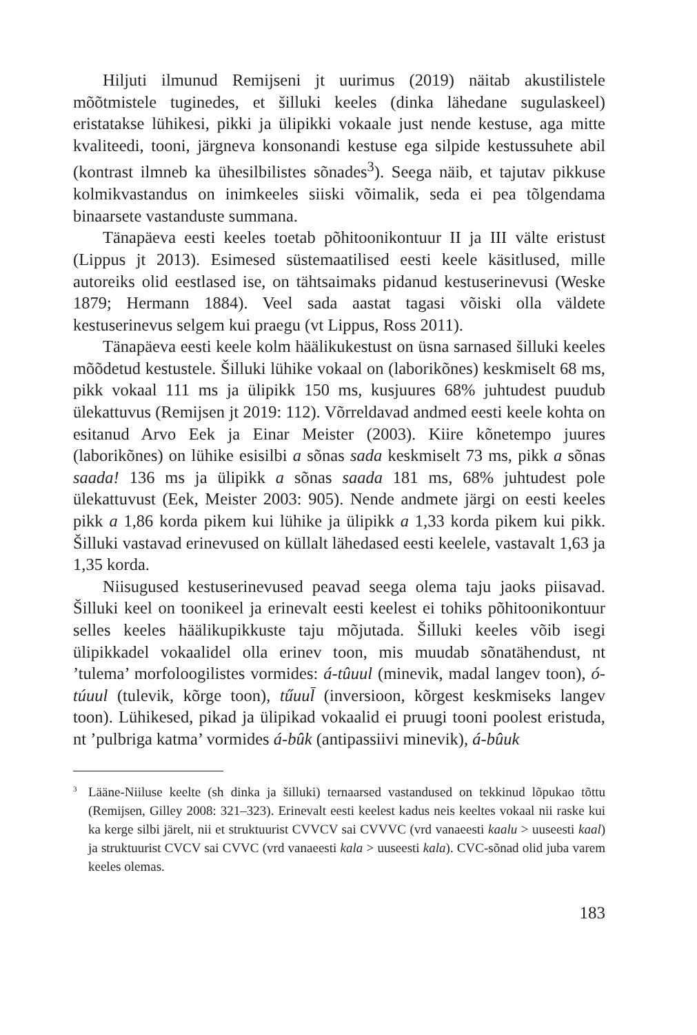Hiljuti ilmunud Remijseni jt uurimus (2019) näitab akustilistele mõõtmistele tuginedes, et šilluki keeles (dinka lähedane sugulaskeel) eristatakse lühikesi, pikki ja ülipikki vokaale just nende kestuse, aga mitte kvaliteedi, tooni, järgneva konsonandi kestuse ega silpide kestussuhete abil (kontrast ilmneb ka ühesilbilistes sõnades<sup>3</sup>). Seega näib, et tajutav pikkuse kolmikvastandus on inimkeeles siiski võimalik, seda ei pea tõlgendama binaarsete vastanduste summana.
Tänapäeva eesti keeles toetab põhitoonikontuur II ja III välte eristust (Lippus jt 2013). Esimesed süstemaatilised eesti keele käsitlused, mille autoreiks olid eestlased ise, on tähtsaimaks pidanud kestuserinevusi (Weske 1879; Hermann 1884). Veel sada aastat tagasi võiski olla väldete kestuserinevus selgem kui praegu (vt Lippus, Ross 2011).
Tänapäeva eesti keele kolm häälikukestust on üsna sarnased šilluki keeles mõõdetud kestustele. Šilluki lühike vokaal on (laborikõnes) keskmiselt 68 ms, pikk vokaal 111 ms ja ülipikk 150 ms, kusjuures 68% juhtudest puudub ülekattuvus (Remijsen jt 2019: 112). Võrreldavad andmed eesti keele kohta on esitanud Arvo Eek ja Einar Meister (2003). Kiire kõnetempo juures (laborikõnes) on lühike esisilbi a sõnas sada keskmiselt 73 ms, pikk a sõnas saada! 136 ms ja ülipikk a sõnas saada 181 ms, 68% juhtudest pole ülekattuvust (Eek, Meister 2003: 905). Nende andmete järgi on eesti keeles pikk a 1,86 korda pikem kui lühike ja ülipikk a 1,33 korda pikem kui pikk. Šilluki vastavad erinevused on küllalt lähedased eesti keelele, vastavalt 1,63 ja 1,35 korda.
Niisugused kestuserinevused peavad seega olema taju jaoks piisavad. Šilluki keel on toonikeel ja erinevalt eesti keelest ei tohiks põhitoonikontuur selles keeles häälikupikkuste taju mõjutada. Šilluki keeles võib isegi ülipikkadel vokaalidel olla erinev toon, mis muudab sõnatähendust, nt ’tulema’ morfoloogilistes vormides: á-tûuul (minevik, madal langev toon), ó-túuul (tulevik, kõrge toon), tűuul̄ (inversioon, kõrgest keskmiseks langev toon). Lühikesed, pikad ja ülipikad vokaalid ei pruugi tooni poolest eristuda, nt ’pulbriga katma’ vormides á-bûk (antipassiivi minevik), á-bûuk
<sup>3</sup> Lääne-Niiluse keelte (sh dinka ja šilluki) ternaarsed vastandused on tekkinud lõpukao tõttu (Remijsen, Gilley 2008: 321–323). Erinevalt eesti keelest kadus neis keeltes vokaal nii raske kui ka kerge silbi järelt, nii et struktuurist CVVCV sai CVVVC (vrd vanaeesti kaalu > uuseesti kaal) ja struktuurist CVCV sai CVVC (vrd vanaeesti kala > uuseesti kala). CVC-sõnad olid juba varem keeles olemas.
183